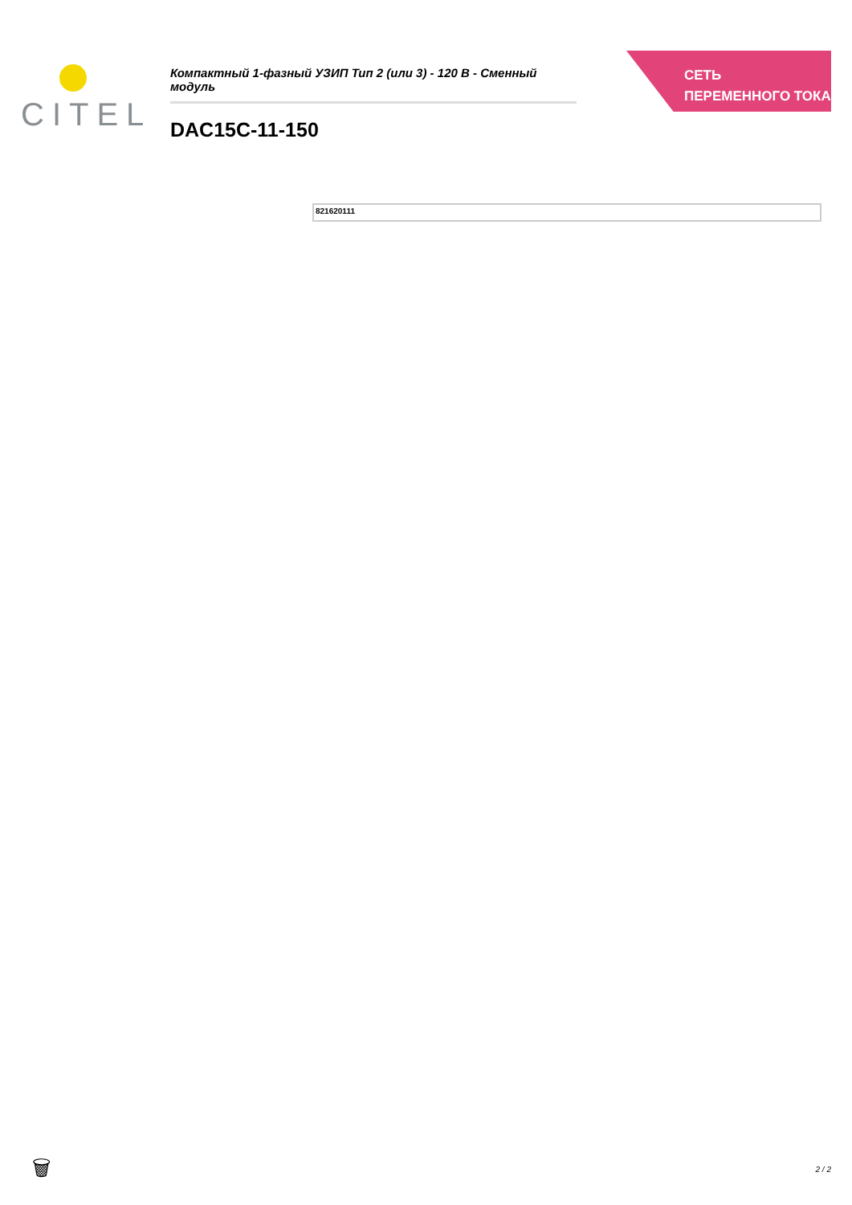CITEL
Компактный 1-фазный УЗИП Тип 2 (или 3) - 120 В - Сменный модуль
DAC15C-11-150
СЕТЬ ПЕРЕМЕННОГО ТОКА
821620111
🗑 2 / 2